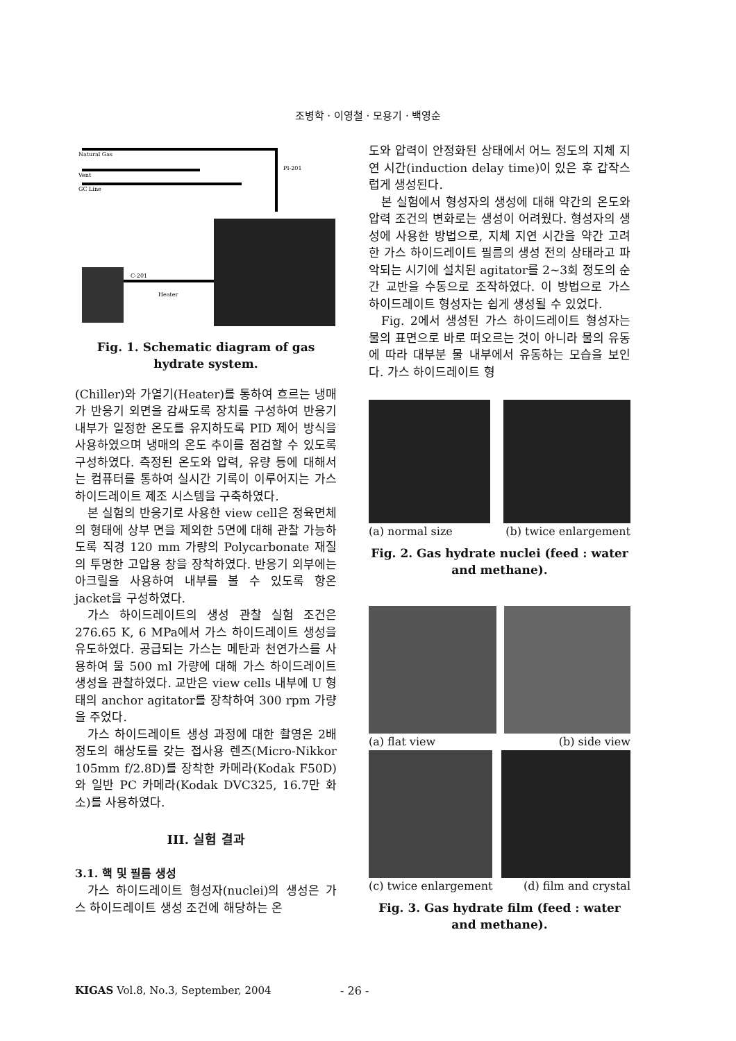조병학 · 이영철 · 모용기 · 백영순
Natural Gas
Vent
GC Line
C-201
Heater
PI-201
Fig. 1. Schematic diagram of gas hydrate system.
(Chiller)와 가열기(Heater)를 통하여 흐르는 냉매가 반응기 외면을 감싸도록 장치를 구성하여 반응기 내부가 일정한 온도를 유지하도록 PID 제어 방식을 사용하였으며 냉매의 온도 추이를 점검할 수 있도록 구성하였다. 측정된 온도와 압력, 유량 등에 대해서는 컴퓨터를 통하여 실시간 기록이 이루어지는 가스 하이드레이트 제조 시스템을 구축하였다.
본 실험의 반응기로 사용한 view cell은 정육면체의 형태에 상부 면을 제외한 5면에 대해 관찰 가능하도록 직경 120 mm 가량의 Polycarbonate 재질의 투명한 고압용 창을 장착하였다. 반응기 외부에는 아크릴을 사용하여 내부를 볼 수 있도록 항온 jacket을 구성하였다.
가스 하이드레이트의 생성 관찰 실험 조건은 276.65 K, 6 MPa에서 가스 하이드레이트 생성을 유도하였다. 공급되는 가스는 메탄과 천연가스를 사용하여 물 500 ml 가량에 대해 가스 하이드레이트 생성을 관찰하였다. 교반은 view cells 내부에 U 형태의 anchor agitator를 장착하여 300 rpm 가량을 주었다.
가스 하이드레이트 생성 과정에 대한 촬영은 2배 정도의 해상도를 갖는 접사용 렌즈(Micro-Nikkor 105mm f/2.8D)를 장착한 카메라(Kodak F50D)와 일반 PC 카메라(Kodak DVC325, 16.7만 화소)를 사용하였다.
III. 실험 결과
3.1. 핵 및 필름 생성
가스 하이드레이트 형성자(nuclei)의 생성은 가스 하이드레이트 생성 조건에 해당하는 온
도와 압력이 안정화된 상태에서 어느 정도의 지체 지연 시간(induction delay time)이 있은 후 갑작스럽게 생성된다.
본 실험에서 형성자의 생성에 대해 약간의 온도와 압력 조건의 변화로는 생성이 어려웠다. 형성자의 생성에 사용한 방법으로, 지체 지연 시간을 약간 고려한 가스 하이드레이트 필름의 생성 전의 상태라고 파악되는 시기에 설치된 agitator를 2~3회 정도의 순간 교반을 수동으로 조작하였다. 이 방법으로 가스 하이드레이트 형성자는 쉽게 생성될 수 있었다.
Fig. 2에서 생성된 가스 하이드레이트 형성자는 물의 표면으로 바로 떠오르는 것이 아니라 물의 유동에 따라 대부분 물 내부에서 유동하는 모습을 보인다. 가스 하이드레이트 형
(a) normal size (b) twice enlargement
Fig. 2. Gas hydrate nuclei (feed : water and methane).
(a) flat view (b) side view
(c) twice enlargement (d) film and crystal
Fig. 3. Gas hydrate film (feed : water and methane).
KIGAS Vol.8, No.3, September, 2004
- 26 -